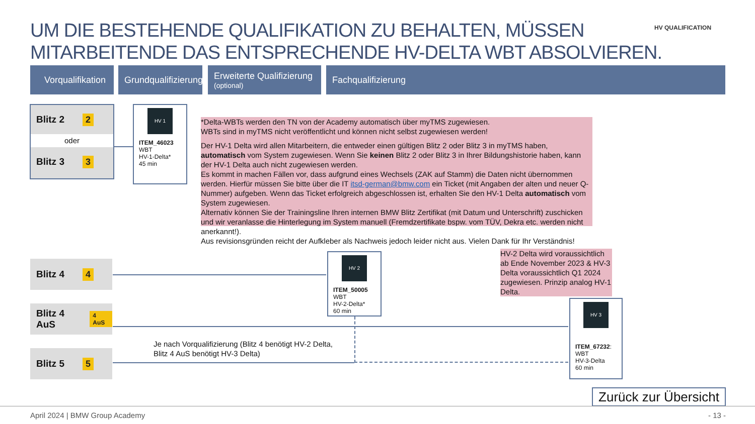UM DIE BESTEHENDE QUALIFIKATION ZU BEHALTEN, MÜSSEN
MITARBEITENDE DAS ENTSPRECHENDE HV-DELTA WBT ABSOLVIEREN.
HV QUALIFICATION
Vorqualifikation
Grundqualifizierung
Erweiterte Qualifizierung
(optional)
Fachqualifizierung
Blitz 2 2
oder
Blitz 3 3
HV 1
ITEM_46023
WBT
HV-1-Delta*
45 min
*Delta-WBTs werden den TN von der Academy automatisch über myTMS zugewiesen.
WBTs sind in myTMS nicht veröffentlicht und können nicht selbst zugewiesen werden!
Der HV-1 Delta wird allen Mitarbeitern, die entweder einen gültigen Blitz 2 oder Blitz 3 in myTMS haben, automatisch vom System zugewiesen. Wenn Sie keinen Blitz 2 oder Blitz 3 in Ihrer Bildungshistorie haben, kann der HV-1 Delta auch nicht zugewiesen werden.
Es kommt in machen Fällen vor, dass aufgrund eines Wechsels (ZAK auf Stamm) die Daten nicht übernommen werden. Hierfür müssen Sie bitte über die IT itsd-german@bmw.com ein Ticket (mit Angaben der alten und neuer Q-Nummer) aufgeben. Wenn das Ticket erfolgreich abgeschlossen ist, erhalten Sie den HV-1 Delta automatisch vom System zugewiesen.
Alternativ können Sie der Trainingsline Ihren internen BMW Blitz Zertifikat (mit Datum und Unterschrift) zuschicken und wir veranlasse die Hinterlegung im System manuell (Fremdzertifikate bspw. vom TÜV, Dekra etc. werden nicht anerkannt!).
Aus revisionsgründen reicht der Aufkleber als Nachweis jedoch leider nicht aus. Vielen Dank für Ihr Verständnis!
Blitz 4 4
Blitz 4 AuS 4 AuS
Blitz 5 5
HV 2
ITEM_50005
WBT
HV-2-Delta*
60 min
HV-2 Delta wird voraussichtlich ab Ende November 2023 & HV-3 Delta voraussichtlich Q1 2024 zugewiesen. Prinzip analog HV-1 Delta.
HV 3
ITEM_67232:
WBT
HV-3-Delta
60 min
Je nach Vorqualifizierung (Blitz 4 benötigt HV-2 Delta,
Blitz 4 AuS benötigt HV-3 Delta)
Zurück zur Übersicht
April 2024 | BMW Group Academy - 13 -